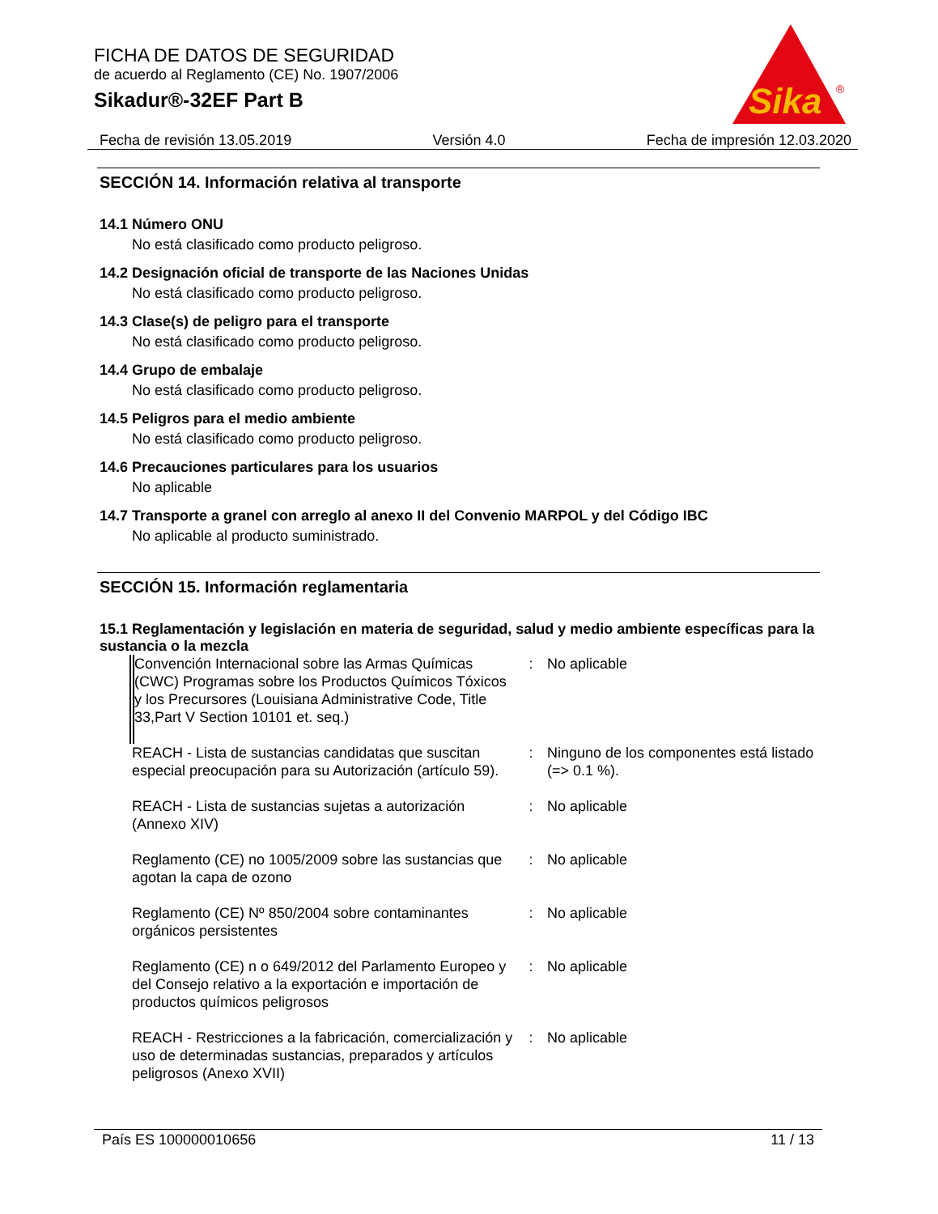FICHA DE DATOS DE SEGURIDAD
de acuerdo al Reglamento (CE) No. 1907/2006
Sikadur®-32EF Part B
Sika
®
Fecha de revisión 13.05.2019 Versión 4.0 Fecha de impresión 12.03.2020
SECCIÓN 14. Información relativa al transporte
14.1 Número ONU
No está clasificado como producto peligroso.
14.2 Designación oficial de transporte de las Naciones Unidas
No está clasificado como producto peligroso.
14.3 Clase(s) de peligro para el transporte
No está clasificado como producto peligroso.
14.4 Grupo de embalaje
No está clasificado como producto peligroso.
14.5 Peligros para el medio ambiente
No está clasificado como producto peligroso.
14.6 Precauciones particulares para los usuarios
No aplicable
14.7 Transporte a granel con arreglo al anexo II del Convenio MARPOL y del Código IBC
No aplicable al producto suministrado.
SECCIÓN 15. Información reglamentaria
15.1 Reglamentación y legislación en materia de seguridad, salud y medio ambiente específicas para la sustancia o la mezcla
| Convención Internacional sobre las Armas Químicas (CWC) Programas sobre los Productos Químicos Tóxicos y los Precursores (Louisiana Administrative Code, Title 33,Part V Section 10101 et. seq.) | : | No aplicable |
| REACH - Lista de sustancias candidatas que suscitan especial preocupación para su Autorización (artículo 59). | : | Ninguno de los componentes está listado (=> 0.1 %). |
| REACH - Lista de sustancias sujetas a autorización (Annexo XIV) | : | No aplicable |
| Reglamento (CE) no 1005/2009 sobre las sustancias que agotan la capa de ozono | : | No aplicable |
| Reglamento (CE) Nº 850/2004 sobre contaminantes orgánicos persistentes | : | No aplicable |
| Reglamento (CE) n o 649/2012 del Parlamento Europeo y del Consejo relativo a la exportación e importación de productos químicos peligrosos | : | No aplicable |
| REACH - Restricciones a la fabricación, comercialización y uso de determinadas sustancias, preparados y artículos peligrosos (Anexo XVII) | : | No aplicable |
País ES 100000010656 11 / 13